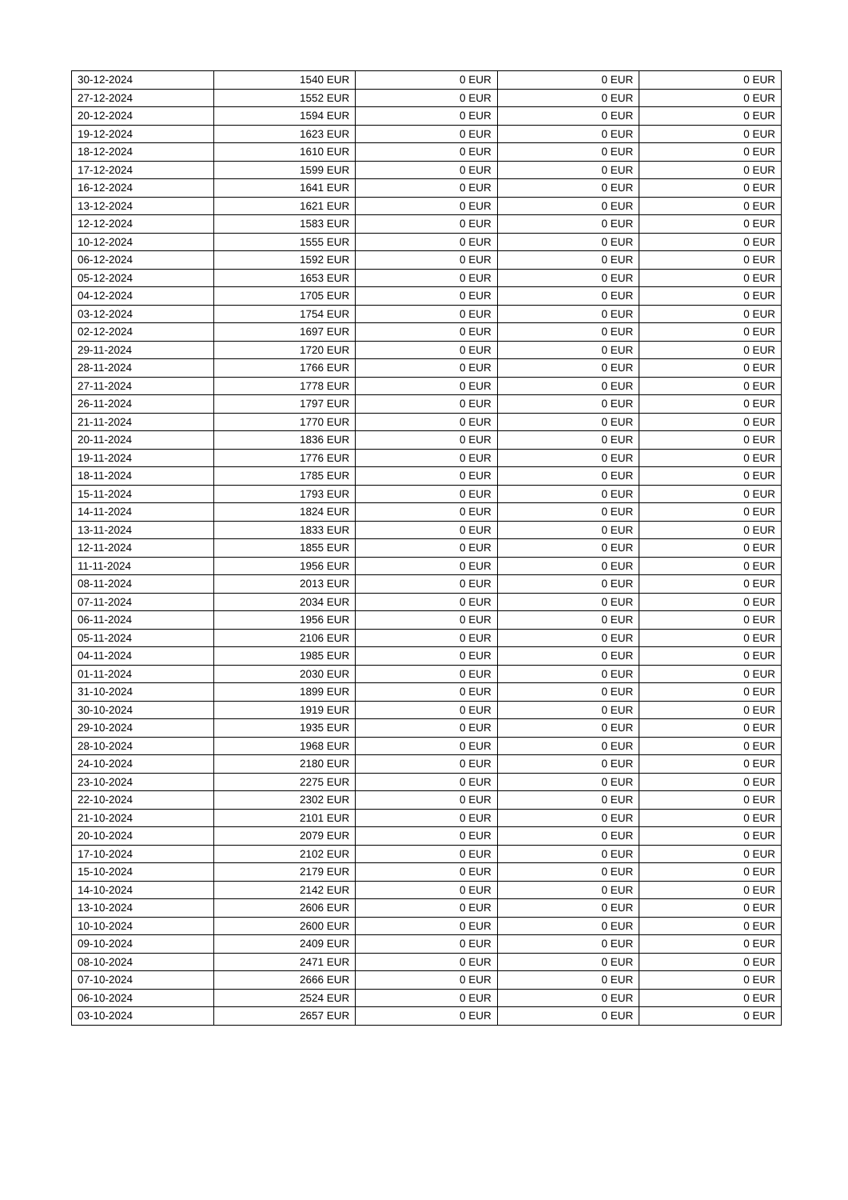| 30-12-2024 | 1540 EUR | 0 EUR | 0 EUR | 0 EUR |
| 27-12-2024 | 1552 EUR | 0 EUR | 0 EUR | 0 EUR |
| 20-12-2024 | 1594 EUR | 0 EUR | 0 EUR | 0 EUR |
| 19-12-2024 | 1623 EUR | 0 EUR | 0 EUR | 0 EUR |
| 18-12-2024 | 1610 EUR | 0 EUR | 0 EUR | 0 EUR |
| 17-12-2024 | 1599 EUR | 0 EUR | 0 EUR | 0 EUR |
| 16-12-2024 | 1641 EUR | 0 EUR | 0 EUR | 0 EUR |
| 13-12-2024 | 1621 EUR | 0 EUR | 0 EUR | 0 EUR |
| 12-12-2024 | 1583 EUR | 0 EUR | 0 EUR | 0 EUR |
| 10-12-2024 | 1555 EUR | 0 EUR | 0 EUR | 0 EUR |
| 06-12-2024 | 1592 EUR | 0 EUR | 0 EUR | 0 EUR |
| 05-12-2024 | 1653 EUR | 0 EUR | 0 EUR | 0 EUR |
| 04-12-2024 | 1705 EUR | 0 EUR | 0 EUR | 0 EUR |
| 03-12-2024 | 1754 EUR | 0 EUR | 0 EUR | 0 EUR |
| 02-12-2024 | 1697 EUR | 0 EUR | 0 EUR | 0 EUR |
| 29-11-2024 | 1720 EUR | 0 EUR | 0 EUR | 0 EUR |
| 28-11-2024 | 1766 EUR | 0 EUR | 0 EUR | 0 EUR |
| 27-11-2024 | 1778 EUR | 0 EUR | 0 EUR | 0 EUR |
| 26-11-2024 | 1797 EUR | 0 EUR | 0 EUR | 0 EUR |
| 21-11-2024 | 1770 EUR | 0 EUR | 0 EUR | 0 EUR |
| 20-11-2024 | 1836 EUR | 0 EUR | 0 EUR | 0 EUR |
| 19-11-2024 | 1776 EUR | 0 EUR | 0 EUR | 0 EUR |
| 18-11-2024 | 1785 EUR | 0 EUR | 0 EUR | 0 EUR |
| 15-11-2024 | 1793 EUR | 0 EUR | 0 EUR | 0 EUR |
| 14-11-2024 | 1824 EUR | 0 EUR | 0 EUR | 0 EUR |
| 13-11-2024 | 1833 EUR | 0 EUR | 0 EUR | 0 EUR |
| 12-11-2024 | 1855 EUR | 0 EUR | 0 EUR | 0 EUR |
| 11-11-2024 | 1956 EUR | 0 EUR | 0 EUR | 0 EUR |
| 08-11-2024 | 2013 EUR | 0 EUR | 0 EUR | 0 EUR |
| 07-11-2024 | 2034 EUR | 0 EUR | 0 EUR | 0 EUR |
| 06-11-2024 | 1956 EUR | 0 EUR | 0 EUR | 0 EUR |
| 05-11-2024 | 2106 EUR | 0 EUR | 0 EUR | 0 EUR |
| 04-11-2024 | 1985 EUR | 0 EUR | 0 EUR | 0 EUR |
| 01-11-2024 | 2030 EUR | 0 EUR | 0 EUR | 0 EUR |
| 31-10-2024 | 1899 EUR | 0 EUR | 0 EUR | 0 EUR |
| 30-10-2024 | 1919 EUR | 0 EUR | 0 EUR | 0 EUR |
| 29-10-2024 | 1935 EUR | 0 EUR | 0 EUR | 0 EUR |
| 28-10-2024 | 1968 EUR | 0 EUR | 0 EUR | 0 EUR |
| 24-10-2024 | 2180 EUR | 0 EUR | 0 EUR | 0 EUR |
| 23-10-2024 | 2275 EUR | 0 EUR | 0 EUR | 0 EUR |
| 22-10-2024 | 2302 EUR | 0 EUR | 0 EUR | 0 EUR |
| 21-10-2024 | 2101 EUR | 0 EUR | 0 EUR | 0 EUR |
| 20-10-2024 | 2079 EUR | 0 EUR | 0 EUR | 0 EUR |
| 17-10-2024 | 2102 EUR | 0 EUR | 0 EUR | 0 EUR |
| 15-10-2024 | 2179 EUR | 0 EUR | 0 EUR | 0 EUR |
| 14-10-2024 | 2142 EUR | 0 EUR | 0 EUR | 0 EUR |
| 13-10-2024 | 2606 EUR | 0 EUR | 0 EUR | 0 EUR |
| 10-10-2024 | 2600 EUR | 0 EUR | 0 EUR | 0 EUR |
| 09-10-2024 | 2409 EUR | 0 EUR | 0 EUR | 0 EUR |
| 08-10-2024 | 2471 EUR | 0 EUR | 0 EUR | 0 EUR |
| 07-10-2024 | 2666 EUR | 0 EUR | 0 EUR | 0 EUR |
| 06-10-2024 | 2524 EUR | 0 EUR | 0 EUR | 0 EUR |
| 03-10-2024 | 2657 EUR | 0 EUR | 0 EUR | 0 EUR |